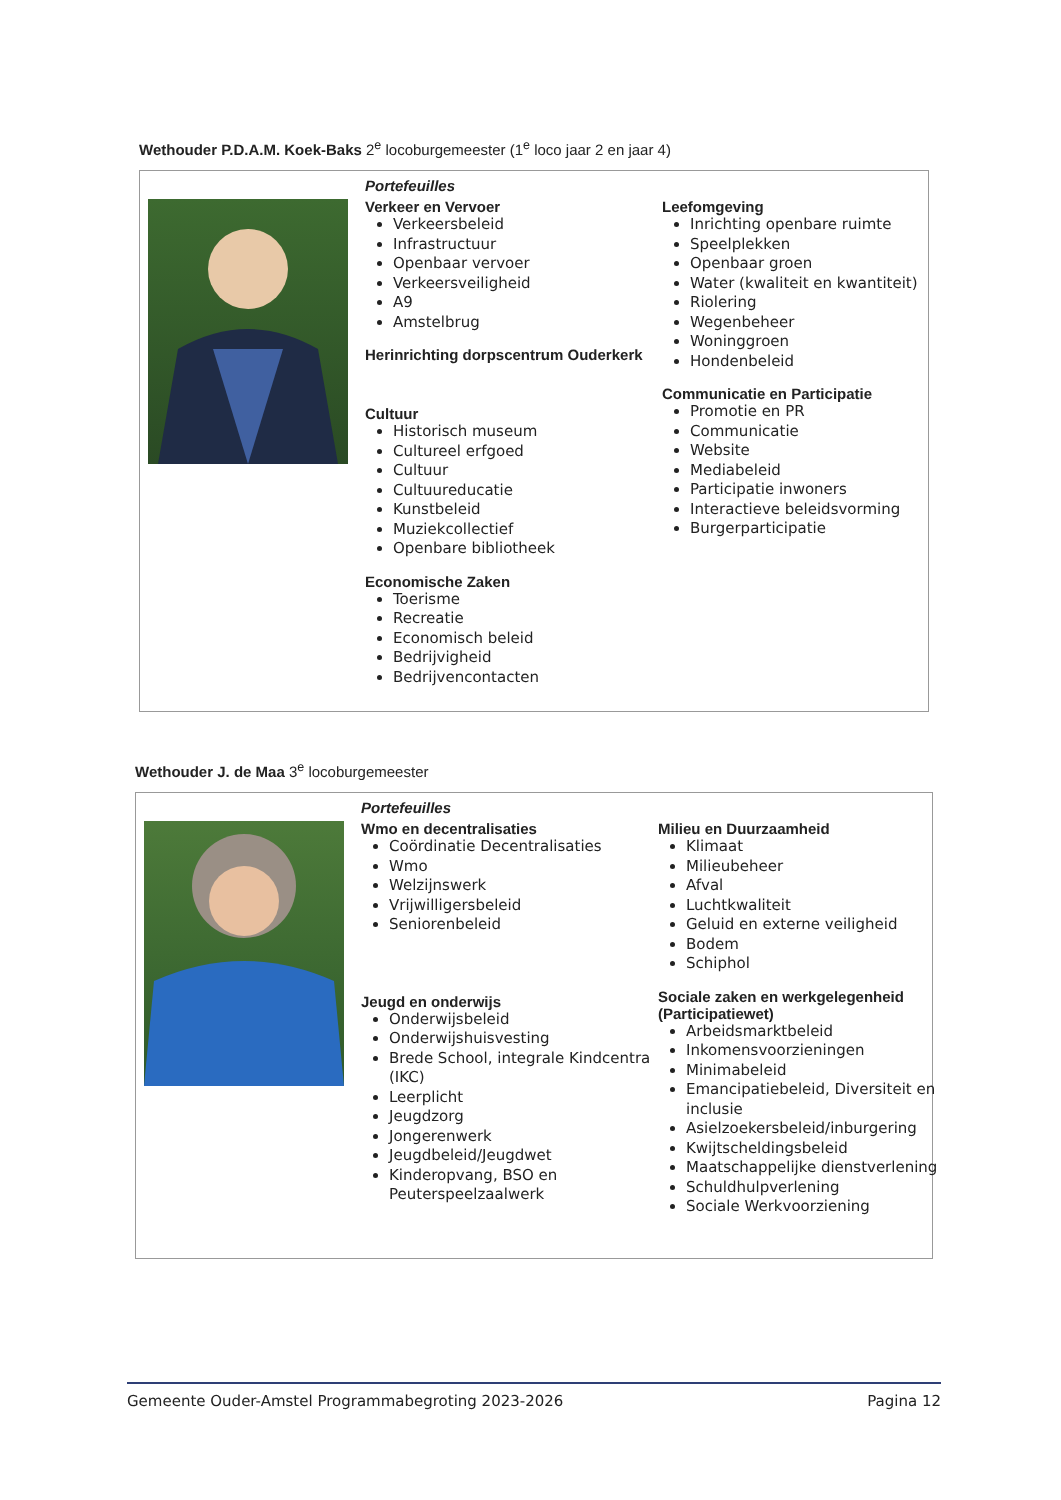Wethouder P.D.A.M. Koek-Baks 2<sup>e</sup> locoburgemeester (1<sup>e</sup> loco jaar 2 en jaar 4)
Portefeuilles
Verkeer en Vervoer
Verkeersbeleid
Infrastructuur
Openbaar vervoer
Verkeersveiligheid
A9
Amstelbrug
Herinrichting dorpscentrum Ouderkerk
Cultuur
Historisch museum
Cultureel erfgoed
Cultuur
Cultuureducatie
Kunstbeleid
Muziekcollectief
Openbare bibliotheek
Economische Zaken
Toerisme
Recreatie
Economisch beleid
Bedrijvigheid
Bedrijvencontacten
Leefomgeving
Inrichting openbare ruimte
Speelplekken
Openbaar groen
Water (kwaliteit en kwantiteit)
Riolering
Wegenbeheer
Woninggroen
Hondenbeleid
Communicatie en Participatie
Promotie en PR
Communicatie
Website
Mediabeleid
Participatie inwoners
Interactieve beleidsvorming
Burgerparticipatie
Wethouder J. de Maa 3<sup>e</sup> locoburgemeester
Portefeuilles
Wmo en decentralisaties
Coördinatie Decentralisaties
Wmo
Welzijnswerk
Vrijwilligersbeleid
Seniorenbeleid
Jeugd en onderwijs
Onderwijsbeleid
Onderwijshuisvesting
Brede School, integrale Kindcentra (IKC)
Leerplicht
Jeugdzorg
Jongerenwerk
Jeugdbeleid/Jeugdwet
Kinderopvang, BSO en Peuterspeelzaalwerk
Milieu en Duurzaamheid
Klimaat
Milieubeheer
Afval
Luchtkwaliteit
Geluid en externe veiligheid
Bodem
Schiphol
Sociale zaken en werkgelegenheid (Participatiewet)
Arbeidsmarktbeleid
Inkomensvoorzieningen
Minimabeleid
Emancipatiebeleid, Diversiteit en inclusie
Asielzoekersbeleid/inburgering
Kwijtscheldingsbeleid
Maatschappelijke dienstverlening
Schuldhulpverlening
Sociale Werkvoorziening
Gemeente Ouder-Amstel Programmabegroting 2023-2026 Pagina 12